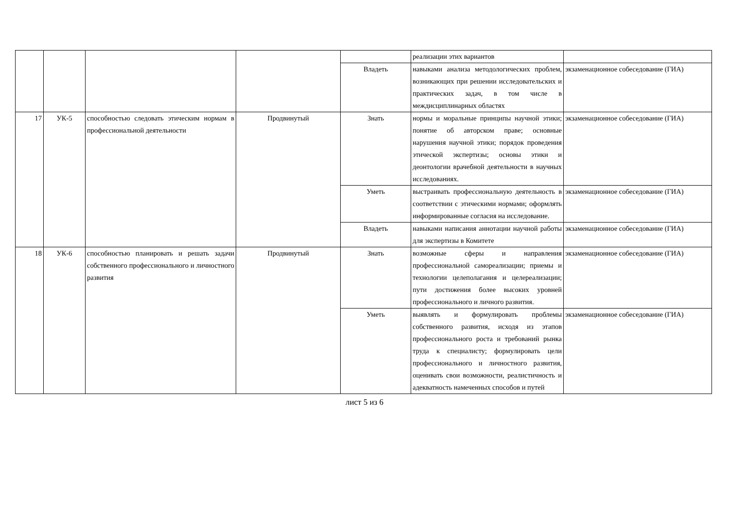| | | | | | реализации этих вариантов | |
| | | | | Владеть | навыками анализа методологических проблем, возникающих при решении исследовательских и практических задач, в том числе в междисциплинарных областях | экзаменационное собеседование (ГИА) |
| 17 | УК-5 | способностью следовать этическим нормам в профессиональной деятельности | Продвинутый | Знать | нормы и моральные принципы научной этики; понятие об авторском праве; основные нарушения научной этики; порядок проведения этической экспертизы; основы этики и деонтологии врачебной деятельности в научных исследованиях. | экзаменационное собеседование (ГИА) |
| | | | | Уметь | выстраивать профессиональную деятельность в соответствии с этическими нормами; оформлять информированные согласия на исследование. | экзаменационное собеседование (ГИА) |
| | | | | Владеть | навыками написания аннотации научной работы для экспертизы в Комитете | экзаменационное собеседование (ГИА) |
| 18 | УК-6 | способностью планировать и решать задачи собственного профессионального и личностного развития | Продвинутый | Знать | возможные сферы и направления профессиональной самореализации; приемы и технологии целеполагания и целереализации; пути достижения более высоких уровней профессионального и личного развития. | экзаменационное собеседование (ГИА) |
| | | | | Уметь | выявлять и формулировать проблемы собственного развития, исходя из этапов профессионального роста и требований рынка труда к специалисту; формулировать цели профессионального и личностного развития, оценивать свои возможности, реалистичность и адекватность намеченных способов и путей | экзаменационное собеседование (ГИА) |
лист 5 из 6